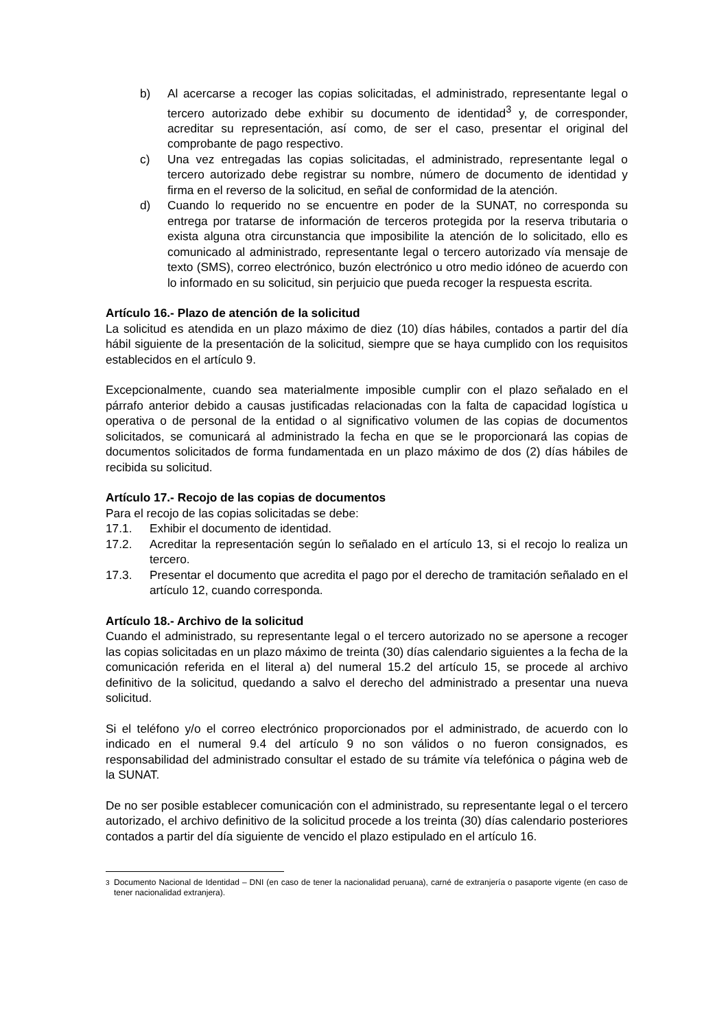b) Al acercarse a recoger las copias solicitadas, el administrado, representante legal o tercero autorizado debe exhibir su documento de identidad<sup>3</sup> y, de corresponder, acreditar su representación, así como, de ser el caso, presentar el original del comprobante de pago respectivo.
c) Una vez entregadas las copias solicitadas, el administrado, representante legal o tercero autorizado debe registrar su nombre, número de documento de identidad y firma en el reverso de la solicitud, en señal de conformidad de la atención.
d) Cuando lo requerido no se encuentre en poder de la SUNAT, no corresponda su entrega por tratarse de información de terceros protegida por la reserva tributaria o exista alguna otra circunstancia que imposibilite la atención de lo solicitado, ello es comunicado al administrado, representante legal o tercero autorizado vía mensaje de texto (SMS), correo electrónico, buzón electrónico u otro medio idóneo de acuerdo con lo informado en su solicitud, sin perjuicio que pueda recoger la respuesta escrita.
Artículo 16.- Plazo de atención de la solicitud
La solicitud es atendida en un plazo máximo de diez (10) días hábiles, contados a partir del día hábil siguiente de la presentación de la solicitud, siempre que se haya cumplido con los requisitos establecidos en el artículo 9.
Excepcionalmente, cuando sea materialmente imposible cumplir con el plazo señalado en el párrafo anterior debido a causas justificadas relacionadas con la falta de capacidad logística u operativa o de personal de la entidad o al significativo volumen de las copias de documentos solicitados, se comunicará al administrado la fecha en que se le proporcionará las copias de documentos solicitados de forma fundamentada en un plazo máximo de dos (2) días hábiles de recibida su solicitud.
Artículo 17.- Recojo de las copias de documentos
Para el recojo de las copias solicitadas se debe:
17.1. Exhibir el documento de identidad.
17.2. Acreditar la representación según lo señalado en el artículo 13, si el recojo lo realiza un tercero.
17.3. Presentar el documento que acredita el pago por el derecho de tramitación señalado en el artículo 12, cuando corresponda.
Artículo 18.- Archivo de la solicitud
Cuando el administrado, su representante legal o el tercero autorizado no se apersone a recoger las copias solicitadas en un plazo máximo de treinta (30) días calendario siguientes a la fecha de la comunicación referida en el literal a) del numeral 15.2 del artículo 15, se procede al archivo definitivo de la solicitud, quedando a salvo el derecho del administrado a presentar una nueva solicitud.
Si el teléfono y/o el correo electrónico proporcionados por el administrado, de acuerdo con lo indicado en el numeral 9.4 del artículo 9 no son válidos o no fueron consignados, es responsabilidad del administrado consultar el estado de su trámite vía telefónica o página web de la SUNAT.
De no ser posible establecer comunicación con el administrado, su representante legal o el tercero autorizado, el archivo definitivo de la solicitud procede a los treinta (30) días calendario posteriores contados a partir del día siguiente de vencido el plazo estipulado en el artículo 16.
<sup>3</sup> Documento Nacional de Identidad – DNI (en caso de tener la nacionalidad peruana), carné de extranjería o pasaporte vigente (en caso de tener nacionalidad extranjera).